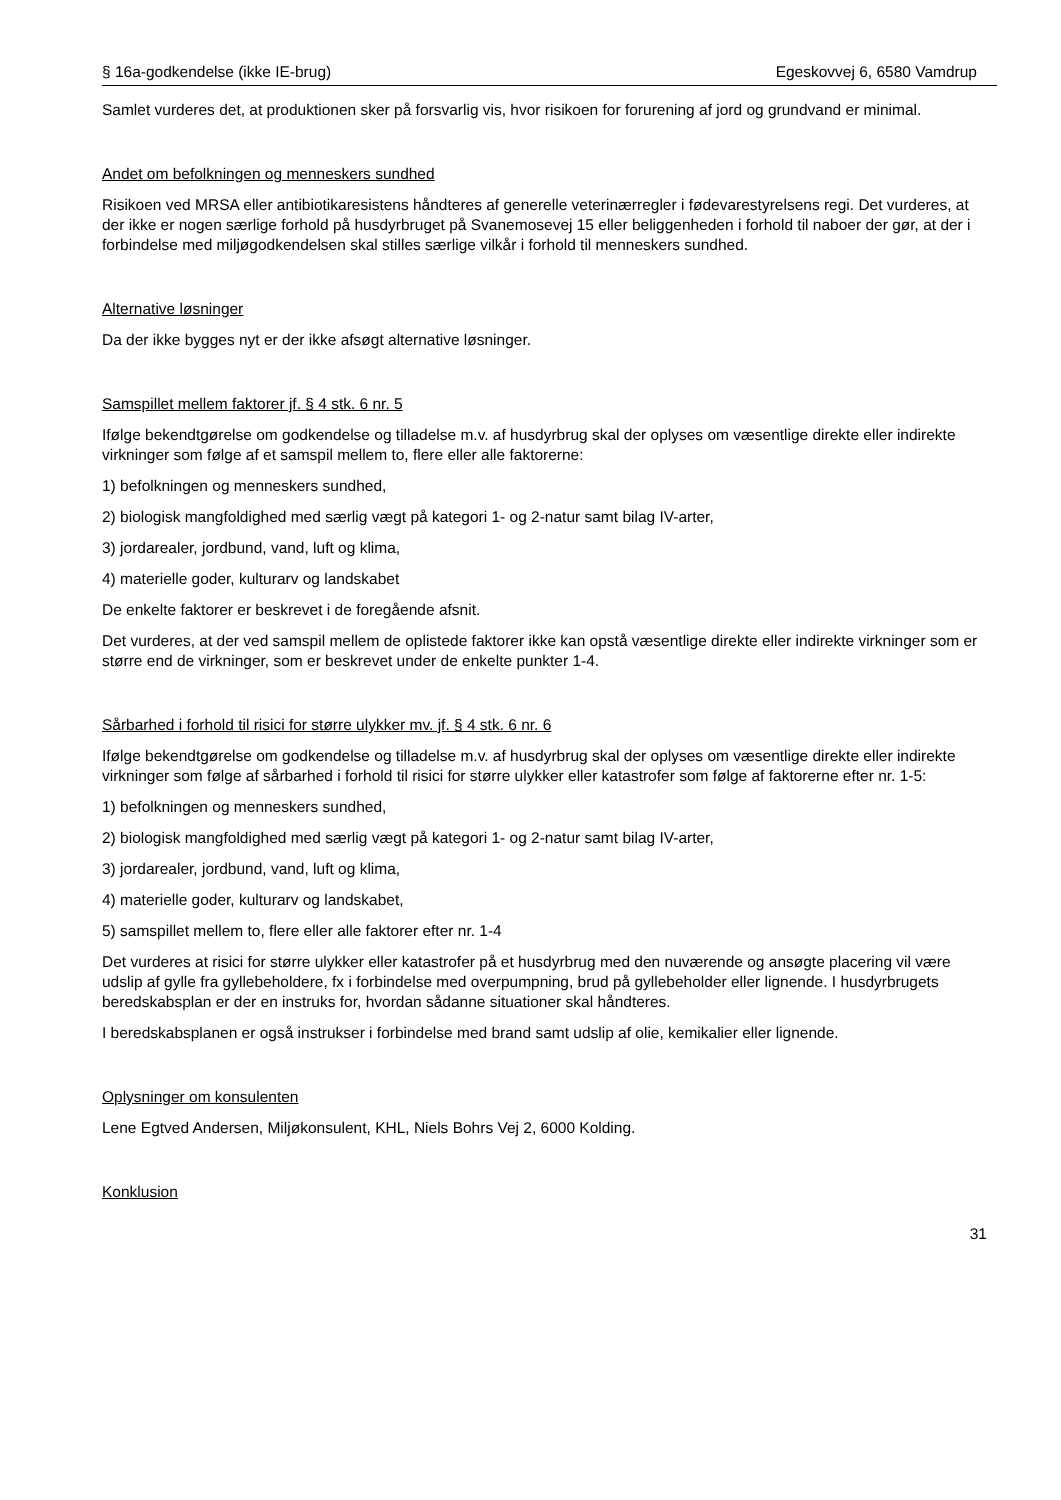§ 16a-godkendelse (ikke IE-brug) Egeskovvej 6, 6580 Vamdrup
Samlet vurderes det, at produktionen sker på forsvarlig vis, hvor risikoen for forurening af jord og grundvand er minimal.
Andet om befolkningen og menneskers sundhed
Risikoen ved MRSA eller antibiotikaresistens håndteres af generelle veterinærregler i fødevarestyrelsens regi. Det vurderes, at der ikke er nogen særlige forhold på husdyrbruget på Svanemosevej 15 eller beliggenheden i forhold til naboer der gør, at der i forbindelse med miljøgodkendelsen skal stilles særlige vilkår i forhold til menneskers sundhed.
Alternative løsninger
Da der ikke bygges nyt er der ikke afsøgt alternative løsninger.
Samspillet mellem faktorer jf. § 4 stk. 6 nr. 5
Ifølge bekendtgørelse om godkendelse og tilladelse m.v. af husdyrbrug skal der oplyses om væsentlige direkte eller indirekte virkninger som følge af et samspil mellem to, flere eller alle faktorerne:
1) befolkningen og menneskers sundhed,
2) biologisk mangfoldighed med særlig vægt på kategori 1- og 2-natur samt bilag IV-arter,
3) jordarealer, jordbund, vand, luft og klima,
4) materielle goder, kulturarv og landskabet
De enkelte faktorer er beskrevet i de foregående afsnit.
Det vurderes, at der ved samspil mellem de oplistede faktorer ikke kan opstå væsentlige direkte eller indirekte virkninger som er større end de virkninger, som er beskrevet under de enkelte punkter 1-4.
Sårbarhed i forhold til risici for større ulykker mv. jf. § 4 stk. 6 nr. 6
Ifølge bekendtgørelse om godkendelse og tilladelse m.v. af husdyrbrug skal der oplyses om væsentlige direkte eller indirekte virkninger som følge af sårbarhed i forhold til risici for større ulykker eller katastrofer som følge af faktorerne efter nr. 1-5:
1) befolkningen og menneskers sundhed,
2) biologisk mangfoldighed med særlig vægt på kategori 1- og 2-natur samt bilag IV-arter,
3) jordarealer, jordbund, vand, luft og klima,
4) materielle goder, kulturarv og landskabet,
5) samspillet mellem to, flere eller alle faktorer efter nr. 1-4
Det vurderes at risici for større ulykker eller katastrofer på et husdyrbrug med den nuværende og ansøgte placering vil være udslip af gylle fra gyllebeholdere, fx i forbindelse med overpumpning, brud på gyllebeholder eller lignende. I husdyrbrugets beredskabsplan er der en instruks for, hvordan sådanne situationer skal håndteres.
I beredskabsplanen er også instrukser i forbindelse med brand samt udslip af olie, kemikalier eller lignende.
Oplysninger om konsulenten
Lene Egtved Andersen, Miljøkonsulent, KHL, Niels Bohrs Vej 2, 6000 Kolding.
Konklusion
31